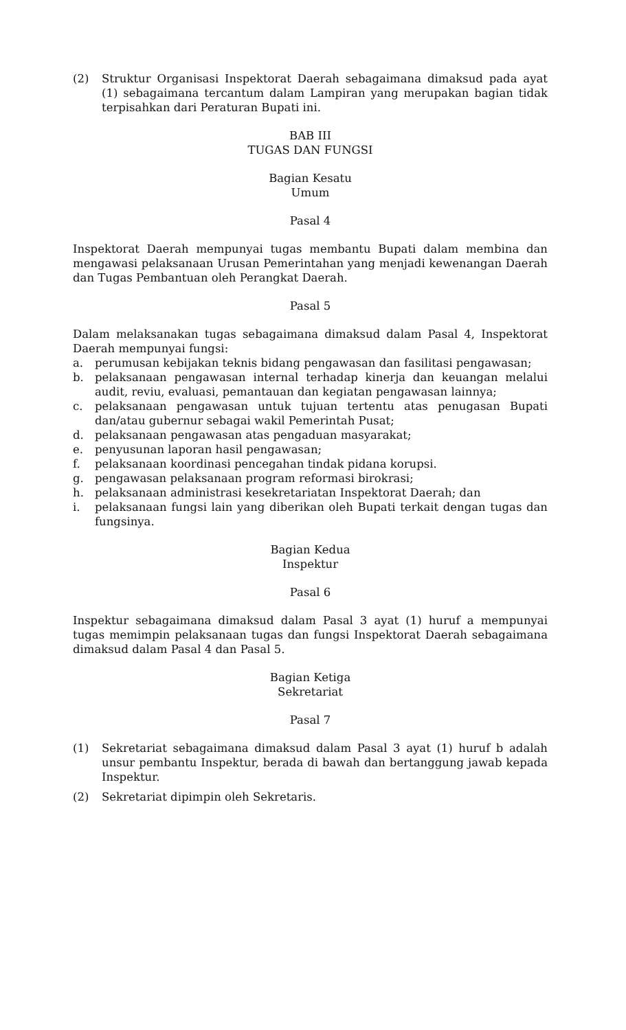(2) Struktur Organisasi Inspektorat Daerah sebagaimana dimaksud pada ayat (1) sebagaimana tercantum dalam Lampiran yang merupakan bagian tidak terpisahkan dari Peraturan Bupati ini.
BAB III
TUGAS DAN FUNGSI
Bagian Kesatu
Umum
Pasal 4
Inspektorat Daerah mempunyai tugas membantu Bupati dalam membina dan mengawasi pelaksanaan Urusan Pemerintahan yang menjadi kewenangan Daerah dan Tugas Pembantuan oleh Perangkat Daerah.
Pasal 5
Dalam melaksanakan tugas sebagaimana dimaksud dalam Pasal 4, Inspektorat Daerah mempunyai fungsi:
a. perumusan kebijakan teknis bidang pengawasan dan fasilitasi pengawasan;
b. pelaksanaan pengawasan internal terhadap kinerja dan keuangan melalui audit, reviu, evaluasi, pemantauan dan kegiatan pengawasan lainnya;
c. pelaksanaan pengawasan untuk tujuan tertentu atas penugasan Bupati dan/atau gubernur sebagai wakil Pemerintah Pusat;
d. pelaksanaan pengawasan atas pengaduan masyarakat;
e. penyusunan laporan hasil pengawasan;
f. pelaksanaan koordinasi pencegahan tindak pidana korupsi.
g. pengawasan pelaksanaan program reformasi birokrasi;
h. pelaksanaan administrasi kesekretariatan Inspektorat Daerah; dan
i. pelaksanaan fungsi lain yang diberikan oleh Bupati terkait dengan tugas dan fungsinya.
Bagian Kedua
Inspektur
Pasal 6
Inspektur sebagaimana dimaksud dalam Pasal 3 ayat (1) huruf a mempunyai tugas memimpin pelaksanaan tugas dan fungsi Inspektorat Daerah sebagaimana dimaksud dalam Pasal 4 dan Pasal 5.
Bagian Ketiga
Sekretariat
Pasal 7
(1) Sekretariat sebagaimana dimaksud dalam Pasal 3 ayat (1) huruf b adalah unsur pembantu Inspektur, berada di bawah dan bertanggung jawab kepada Inspektur.
(2) Sekretariat dipimpin oleh Sekretaris.